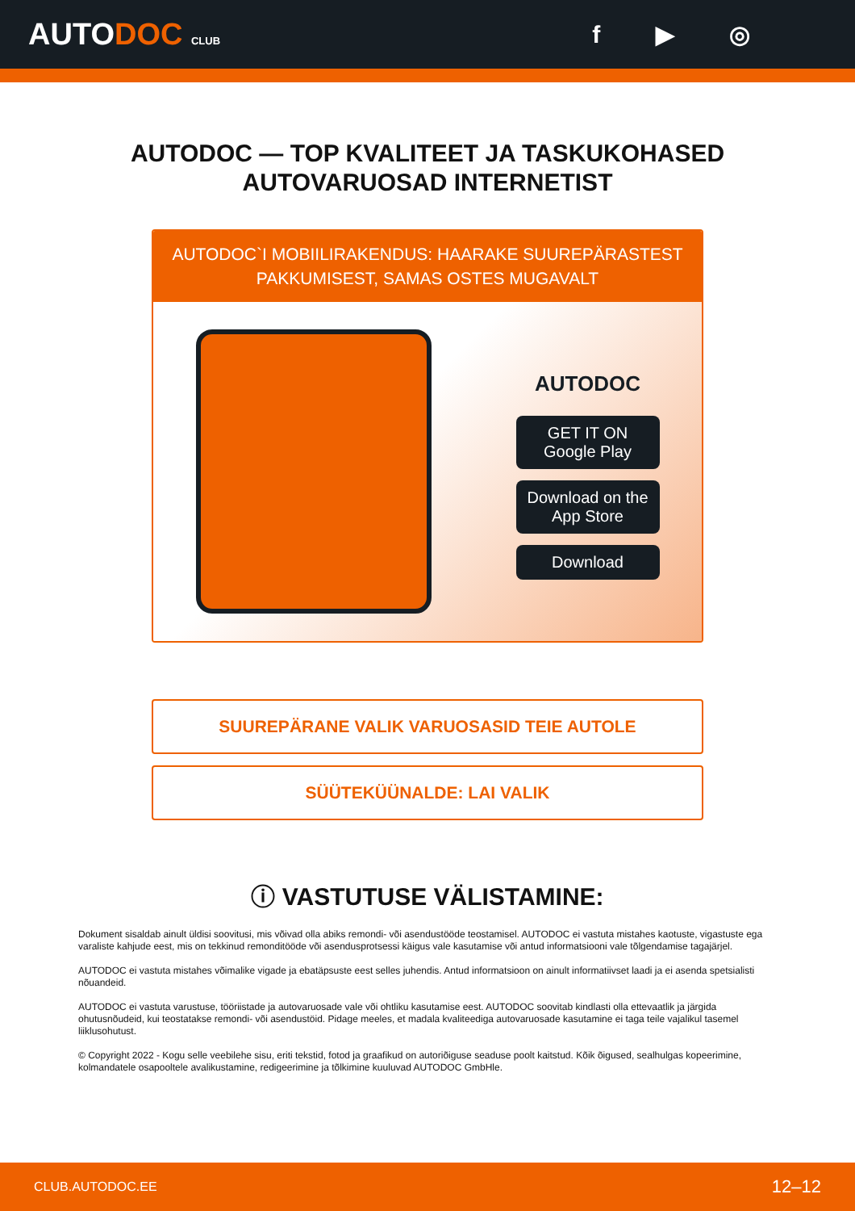AUTODOC CLUB
f ▶ ◎
AUTODOC — TOP KVALITEET JA TASKUKOHASED
AUTOVARUOSAD INTERNETIST
AUTODOC`I MOBIILIRAKENDUS: HAARAKE SUUREPÄRASTEST PAKKUMISEST, SAMAS OSTES MUGAVALT
AUTODOC
GET IT ON Google Play
Download on the App Store
Download
SUUREPÄRANE VALIK VARUOSASID TEIE AUTOLE
SÜÜTEKÜÜNALDE: LAI VALIK
ⓘ VASTUTUSE VÄLISTAMINE:
Dokument sisaldab ainult üldisi soovitusi, mis võivad olla abiks remondi- või asendustööde teostamisel. AUTODOC ei vastuta mistahes kaotuste, vigastuste ega varaliste kahjude eest, mis on tekkinud remonditööde või asendusprotsessi käigus vale kasutamise või antud informatsiooni vale tõlgendamise tagajärjel.
AUTODOC ei vastuta mistahes võimalike vigade ja ebatäpsuste eest selles juhendis. Antud informatsioon on ainult informatiivset laadi ja ei asenda spetsialisti nõuandeid.
AUTODOC ei vastuta varustuse, tööriistade ja autovaruosade vale või ohtliku kasutamise eest. AUTODOC soovitab kindlasti olla ettevaatlik ja järgida ohutusnõudeid, kui teostatakse remondi- või asendustöid. Pidage meeles, et madala kvaliteediga autovaruosade kasutamine ei taga teile vajalikul tasemel liiklusohutust.
© Copyright 2022 - Kogu selle veebilehe sisu, eriti tekstid, fotod ja graafikud on autoriõiguse seaduse poolt kaitstud. Kõik õigused, sealhulgas kopeerimine, kolmandatele osapooltele avalikustamine, redigeerimine ja tõlkimine kuuluvad AUTODOC GmbHle.
CLUB.AUTODOC.EE 12–12